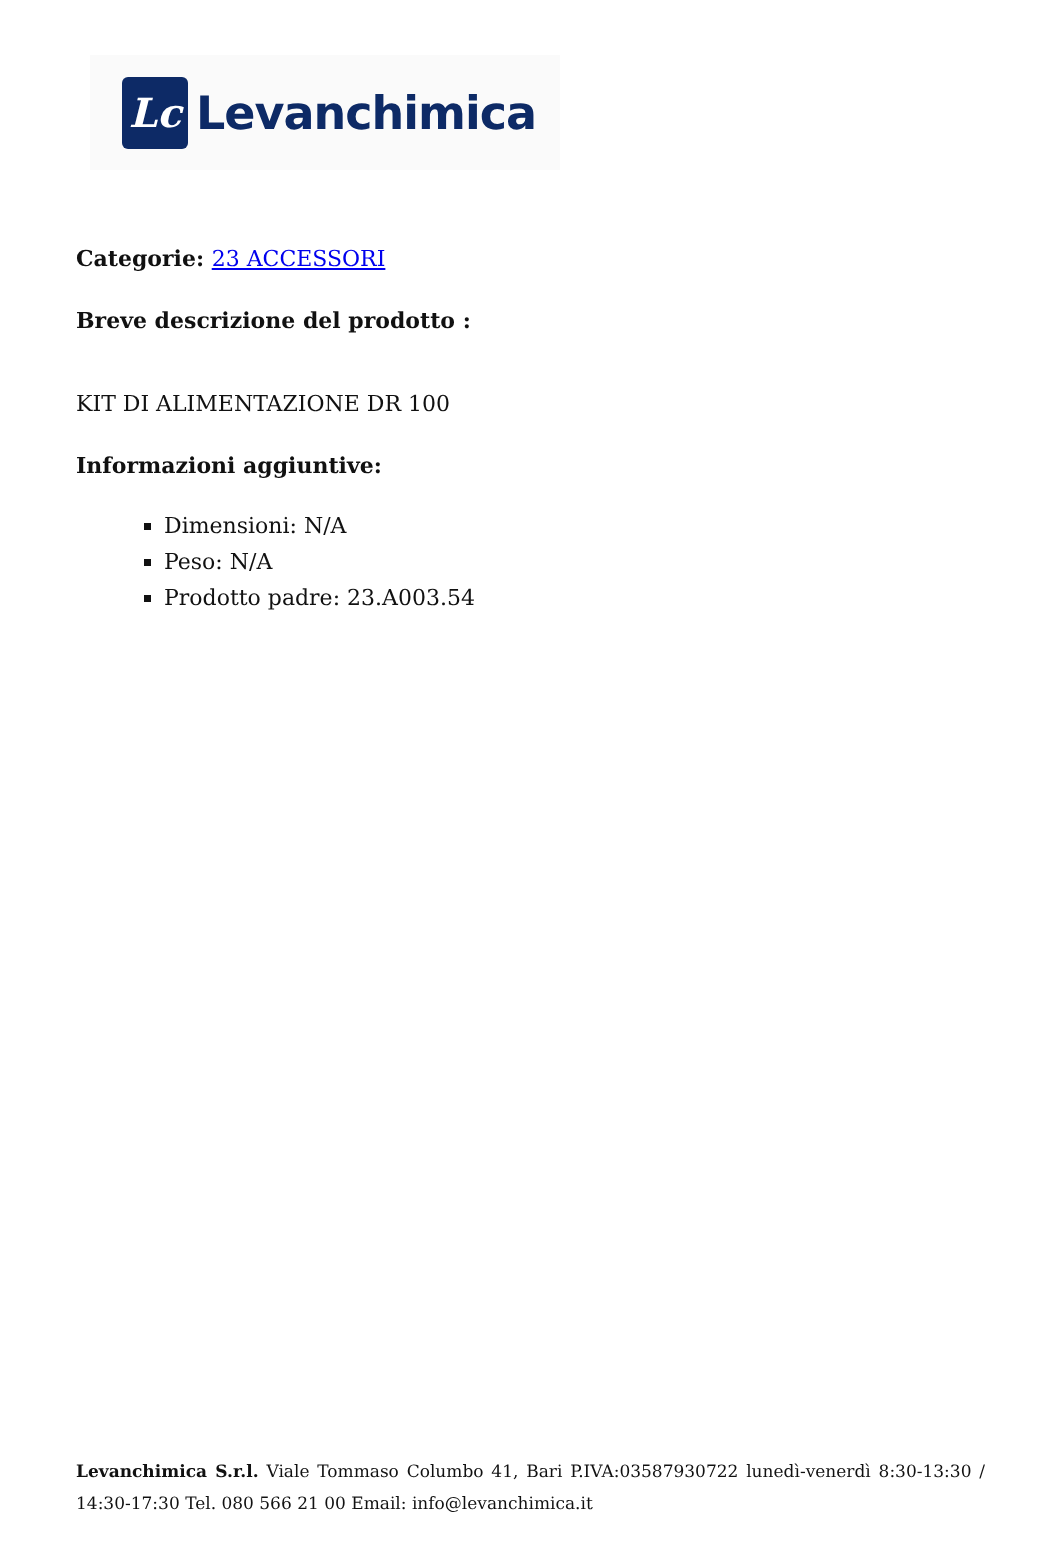Lc
Levanchimica
Categorie: 23 ACCESSORI
Breve descrizione del prodotto :
KIT DI ALIMENTAZIONE DR 100
Informazioni aggiuntive:
Dimensioni: N/A
Peso: N/A
Prodotto padre: 23.A003.54
Levanchimica S.r.l. Viale Tommaso Columbo 41, Bari P.IVA:03587930722 lunedì-venerdì 8:30-13:30 / 14:30-17:30 Tel. 080 566 21 00 Email: info@levanchimica.it